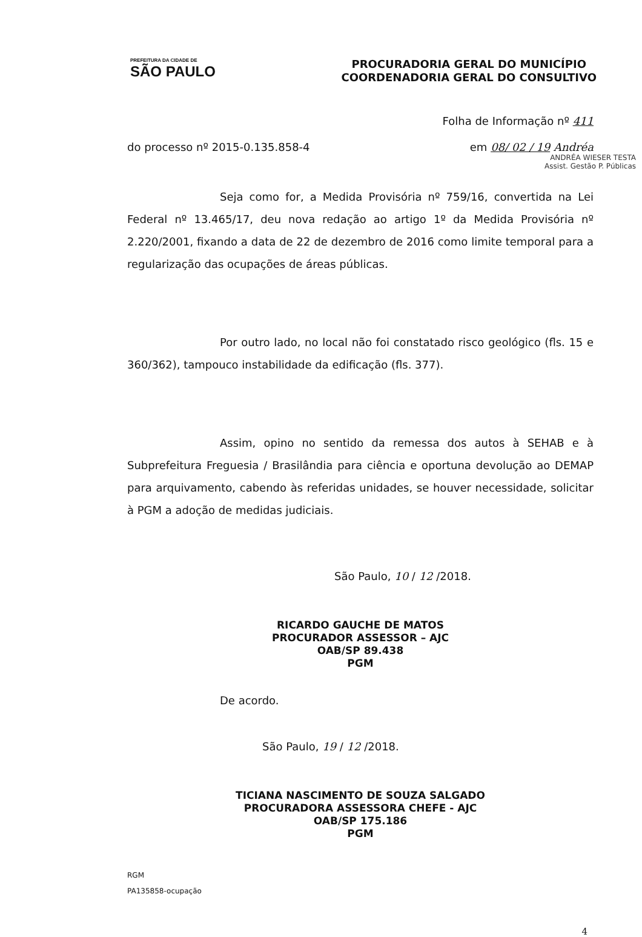PREFEITURA DA CIDADE DE
SÃO PAULO
PROCURADORIA GERAL DO MUNICÍPIO
COORDENADORIA GERAL DO CONSULTIVO
Folha de Informação nº 411
do processo nº 2015-0.135.858-4 em 08/ 02 / 19 Andréa
ANDRÉA WIESER TESTA
Assist. Gestão P. Públicas
Seja como for, a Medida Provisória nº 759/16, convertida na Lei Federal nº 13.465/17, deu nova redação ao artigo 1º da Medida Provisória nº 2.220/2001, fixando a data de 22 de dezembro de 2016 como limite temporal para a regularização das ocupações de áreas públicas.
Por outro lado, no local não foi constatado risco geológico (fls. 15 e 360/362), tampouco instabilidade da edificação (fls. 377).
Assim, opino no sentido da remessa dos autos à SEHAB e à Subprefeitura Freguesia / Brasilândia para ciência e oportuna devolução ao DEMAP para arquivamento, cabendo às referidas unidades, se houver necessidade, solicitar à PGM a adoção de medidas judiciais.
São Paulo, 10 / 12 /2018.
RICARDO GAUCHE DE MATOS
PROCURADOR ASSESSOR – AJC
OAB/SP 89.438
PGM
De acordo.
São Paulo, 19 / 12 /2018.
TICIANA NASCIMENTO DE SOUZA SALGADO
PROCURADORA ASSESSORA CHEFE - AJC
OAB/SP 175.186
PGM
RGM
PA135858-ocupação
4